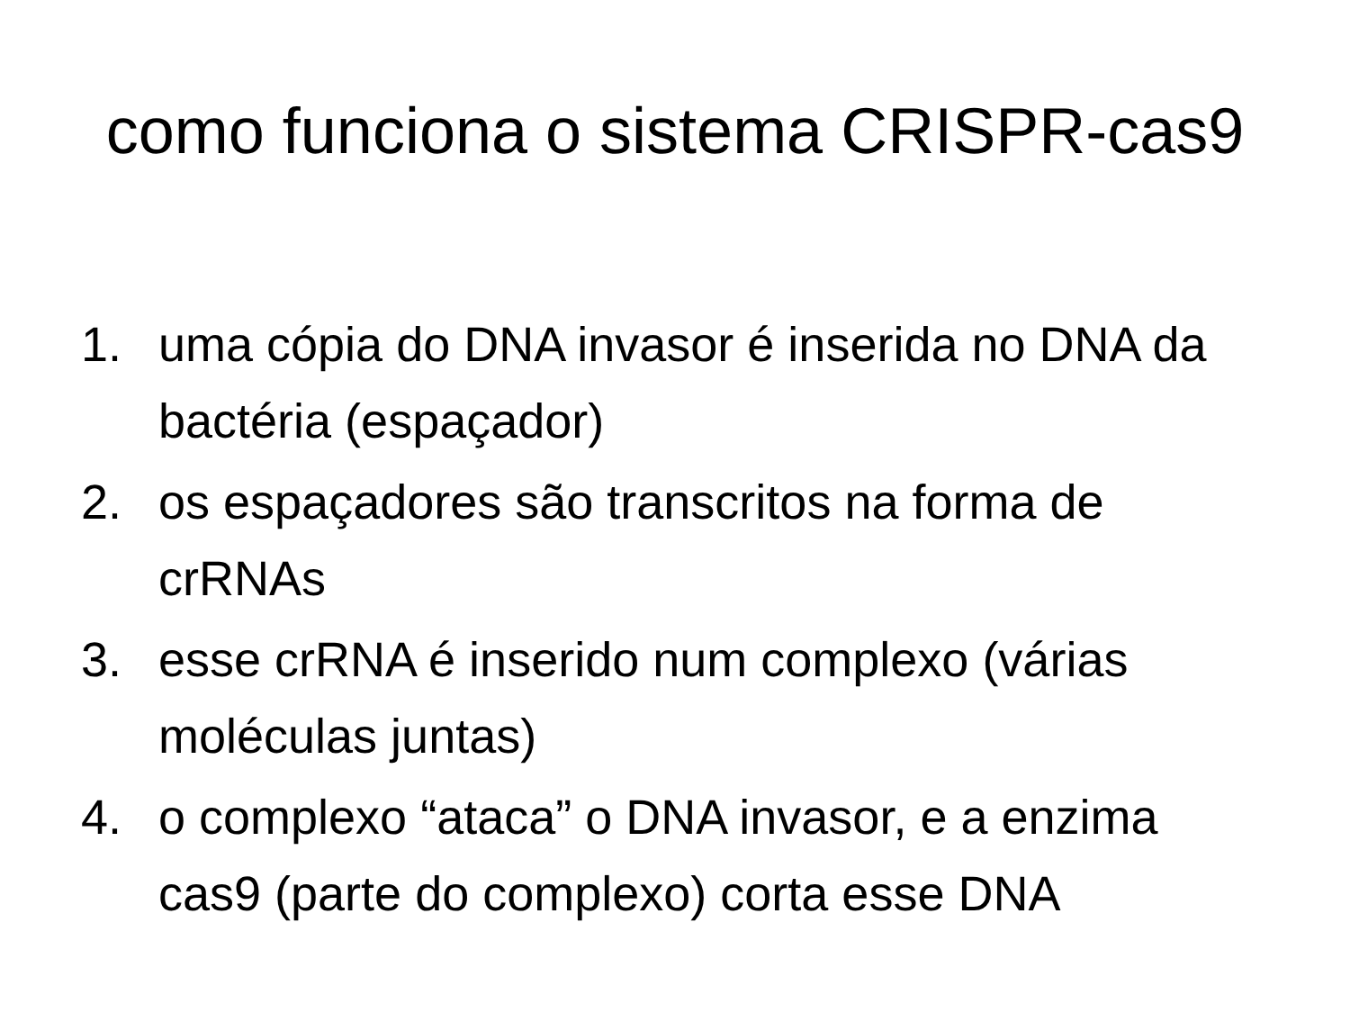como funciona o sistema CRISPR-cas9
1. uma cópia do DNA invasor é inserida no DNA da bactéria (espaçador)
2. os espaçadores são transcritos na forma de crRNAs
3. esse crRNA é inserido num complexo (várias moléculas juntas)
4. o complexo “ataca” o DNA invasor, e a enzima cas9 (parte do complexo) corta esse DNA